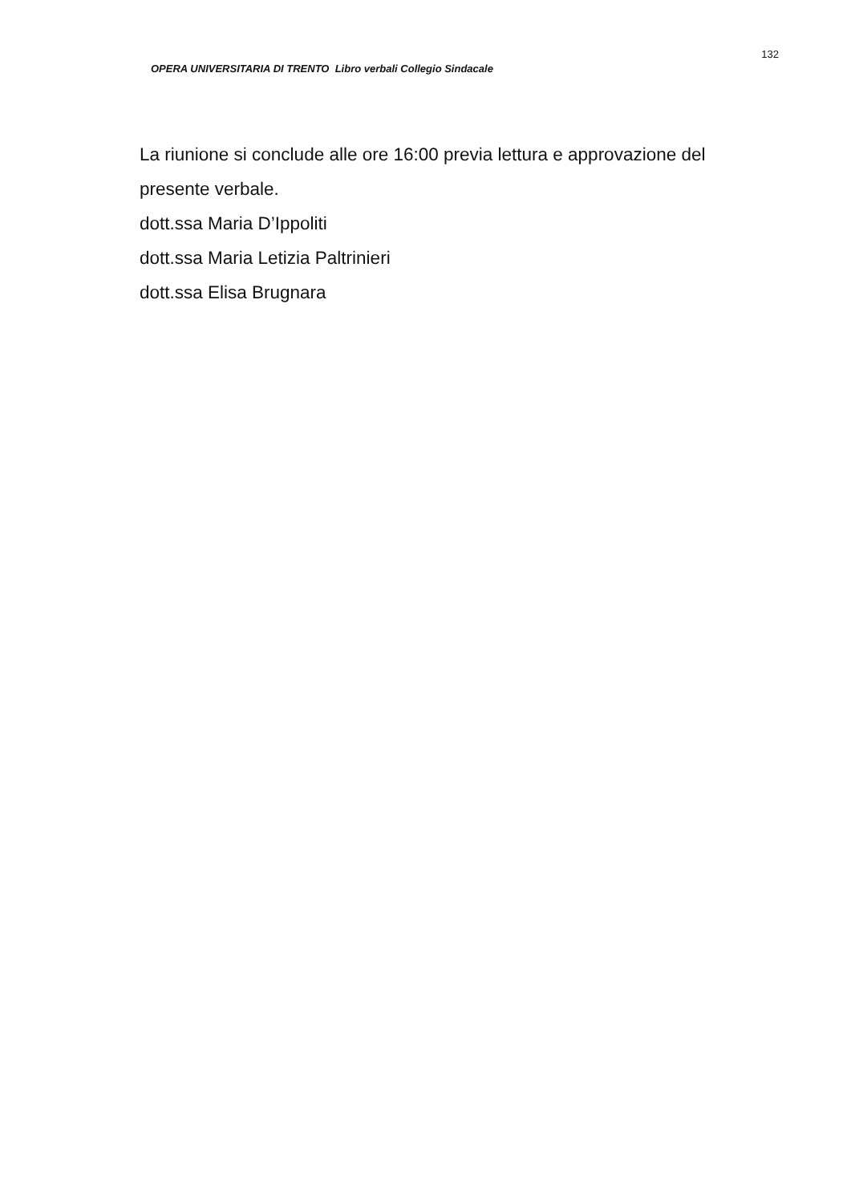OPERA UNIVERSITARIA DI TRENTO Libro verbali Collegio Sindacale
132
La riunione si conclude alle ore 16:00 previa lettura e approvazione del presente verbale.
dott.ssa Maria D’Ippoliti
dott.ssa Maria Letizia Paltrinieri
dott.ssa Elisa Brugnara